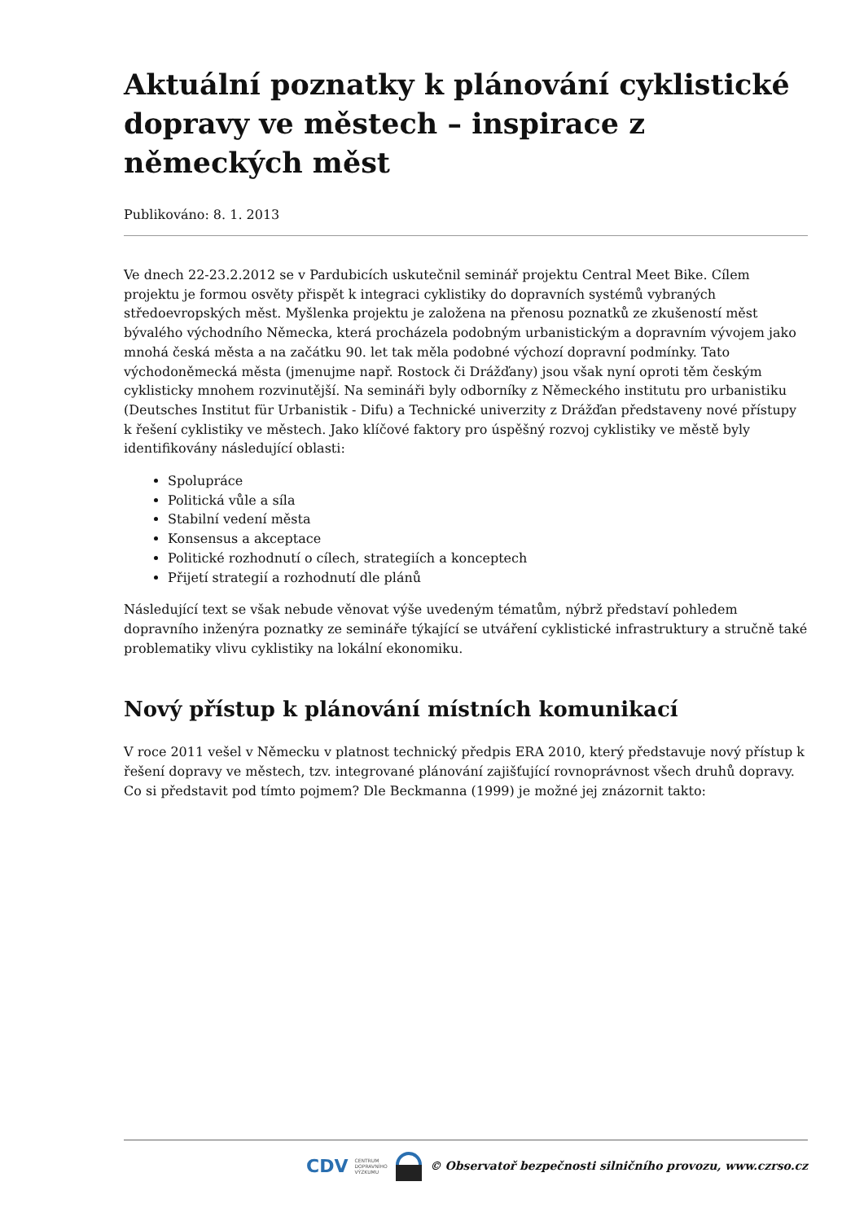Aktuální poznatky k plánování cyklistické dopravy ve městech – inspirace z německých měst
Publikováno: 8. 1. 2013
Ve dnech 22-23.2.2012 se v Pardubicích uskutečnil seminář projektu Central Meet Bike. Cílem projektu je formou osvěty přispět k integraci cyklistiky do dopravních systémů vybraných středoevropských měst. Myšlenka projektu je založena na přenosu poznatků ze zkušeností měst bývalého východního Německa, která procházela podobným urbanistickým a dopravním vývojem jako mnohá česká města a na začátku 90. let tak měla podobné výchozí dopravní podmínky. Tato východoněmecká města (jmenujme např. Rostock či Drážďany) jsou však nyní oproti těm českým cyklisticky mnohem rozvinutější. Na semináři byly odborníky z Německého institutu pro urbanistiku (Deutsches Institut für Urbanistik - Difu) a Technické univerzity z Drážďan představeny nové přístupy k řešení cyklistiky ve městech. Jako klíčové faktory pro úspěšný rozvoj cyklistiky ve městě byly identifikovány následující oblasti:
Spolupráce
Politická vůle a síla
Stabilní vedení města
Konsensus a akceptace
Politické rozhodnutí o cílech, strategiích a konceptech
Přijetí strategií a rozhodnutí dle plánů
Následující text se však nebude věnovat výše uvedeným tématům, nýbrž představí pohledem dopravního inženýra poznatky ze semináře týkající se utváření cyklistické infrastruktury a stručně také problematiky vlivu cyklistiky na lokální ekonomiku.
Nový přístup k plánování místních komunikací
V roce 2011 vešel v Německu v platnost technický předpis ERA 2010, který představuje nový přístup k řešení dopravy ve městech, tzv. integrované plánování zajišťující rovnoprávnost všech druhů dopravy. Co si představit pod tímto pojmem? Dle Beckmanna (1999) je možné jej znázornit takto:
CDV CENTRUM
DOPRAVNÍHO
VÝZKUMU © Observatoř bezpečnosti silničního provozu, www.czrso.cz